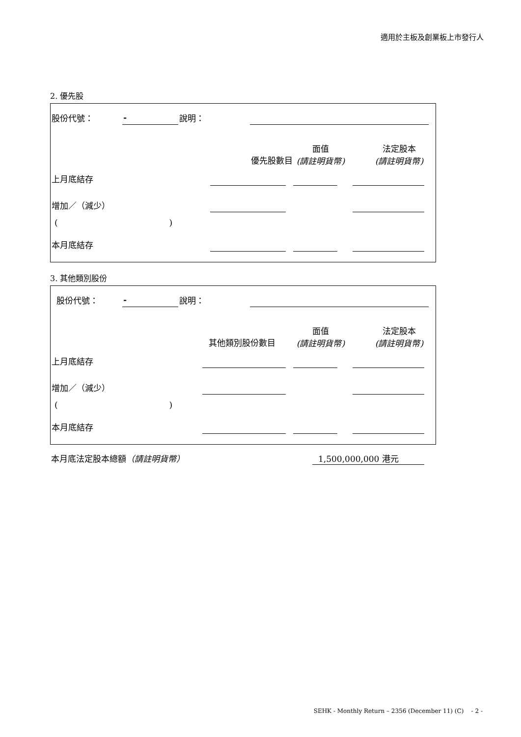適用於主板及創業板上市發行人
2. 優先股
股份代號： - 說明：
優先股數目
面值
(請註明貨幣)
法定股本
(請註明貨幣)
上月底結存
增加／（減少）
( )
本月底結存
3. 其他類別股份
股份代號： - 說明：
其他類別股份數目
面值
(請註明貨幣)
法定股本
(請註明貨幣)
上月底結存
增加／（減少）
( )
本月底結存
本月底法定股本總額（請註明貨幣） 1,500,000,000 港元
SEHK - Monthly Return – 2356 (December 11) (C) - 2 -